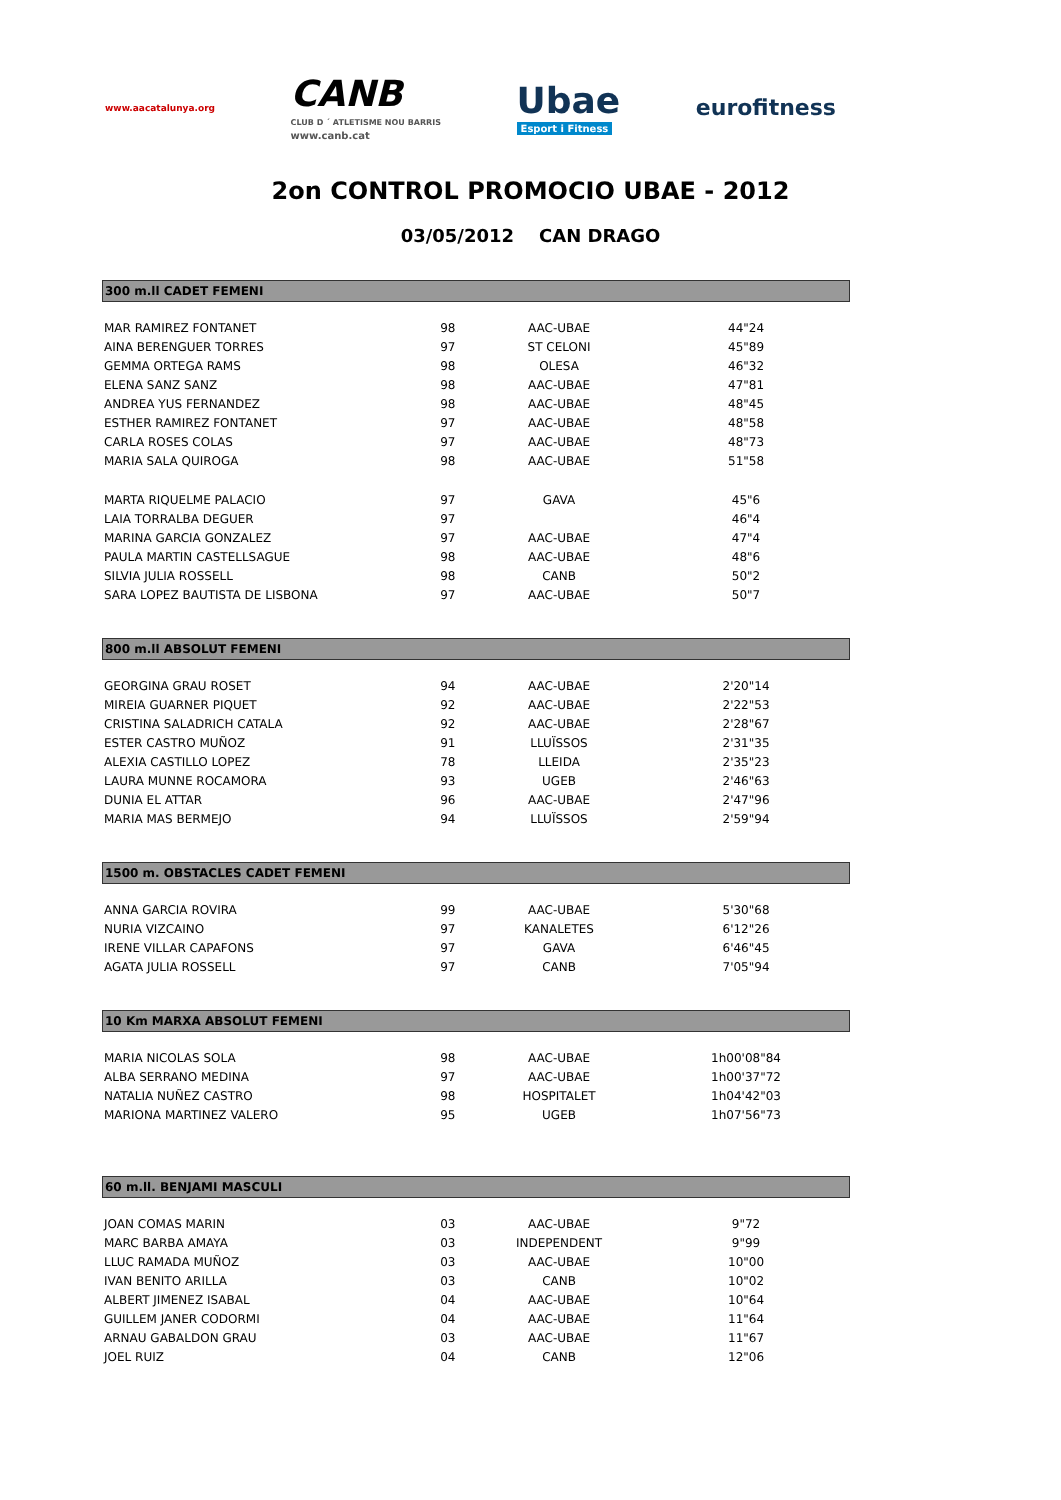www.aacatalunya.org
CANB
CLUB D ´ ATLETISME NOU BARRIS
www.canb.cat
Ubae
Esport i Fitness
eurofitness
2on CONTROL PROMOCIO UBAE - 2012
03/05/2012 CAN DRAGO
300 m.ll CADET FEMENI
| MAR RAMIREZ FONTANET | 98 | AAC-UBAE | 44"24 |
| AINA BERENGUER TORRES | 97 | ST CELONI | 45"89 |
| GEMMA ORTEGA RAMS | 98 | OLESA | 46"32 |
| ELENA SANZ SANZ | 98 | AAC-UBAE | 47"81 |
| ANDREA YUS FERNANDEZ | 98 | AAC-UBAE | 48"45 |
| ESTHER RAMIREZ FONTANET | 97 | AAC-UBAE | 48"58 |
| CARLA ROSES COLAS | 97 | AAC-UBAE | 48"73 |
| MARIA SALA QUIROGA | 98 | AAC-UBAE | 51"58 |
| MARTA RIQUELME PALACIO | 97 | GAVA | 45"6 |
| LAIA TORRALBA DEGUER | 97 | | 46"4 |
| MARINA GARCIA GONZALEZ | 97 | AAC-UBAE | 47"4 |
| PAULA MARTIN CASTELLSAGUE | 98 | AAC-UBAE | 48"6 |
| SILVIA JULIA ROSSELL | 98 | CANB | 50"2 |
| SARA LOPEZ BAUTISTA DE LISBONA | 97 | AAC-UBAE | 50"7 |
800 m.ll ABSOLUT FEMENI
| GEORGINA GRAU ROSET | 94 | AAC-UBAE | 2'20"14 |
| MIREIA GUARNER PIQUET | 92 | AAC-UBAE | 2'22"53 |
| CRISTINA SALADRICH CATALA | 92 | AAC-UBAE | 2'28"67 |
| ESTER CASTRO MUÑOZ | 91 | LLUÏSSOS | 2'31"35 |
| ALEXIA CASTILLO LOPEZ | 78 | LLEIDA | 2'35"23 |
| LAURA MUNNE ROCAMORA | 93 | UGEB | 2'46"63 |
| DUNIA EL ATTAR | 96 | AAC-UBAE | 2'47"96 |
| MARIA MAS BERMEJO | 94 | LLUÏSSOS | 2'59"94 |
1500 m. OBSTACLES CADET FEMENI
| ANNA GARCIA ROVIRA | 99 | AAC-UBAE | 5'30"68 |
| NURIA VIZCAINO | 97 | KANALETES | 6'12"26 |
| IRENE VILLAR CAPAFONS | 97 | GAVA | 6'46"45 |
| AGATA JULIA ROSSELL | 97 | CANB | 7'05"94 |
10 Km MARXA ABSOLUT FEMENI
| MARIA NICOLAS SOLA | 98 | AAC-UBAE | 1h00'08"84 |
| ALBA SERRANO MEDINA | 97 | AAC-UBAE | 1h00'37"72 |
| NATALIA NUÑEZ CASTRO | 98 | HOSPITALET | 1h04'42"03 |
| MARIONA MARTINEZ VALERO | 95 | UGEB | 1h07'56"73 |
60 m.ll. BENJAMI MASCULI
| JOAN COMAS MARIN | 03 | AAC-UBAE | 9"72 |
| MARC BARBA AMAYA | 03 | INDEPENDENT | 9"99 |
| LLUC RAMADA MUÑOZ | 03 | AAC-UBAE | 10"00 |
| IVAN BENITO ARILLA | 03 | CANB | 10"02 |
| ALBERT JIMENEZ ISABAL | 04 | AAC-UBAE | 10"64 |
| GUILLEM JANER CODORMI | 04 | AAC-UBAE | 11"64 |
| ARNAU GABALDON GRAU | 03 | AAC-UBAE | 11"67 |
| JOEL RUIZ | 04 | CANB | 12"06 |